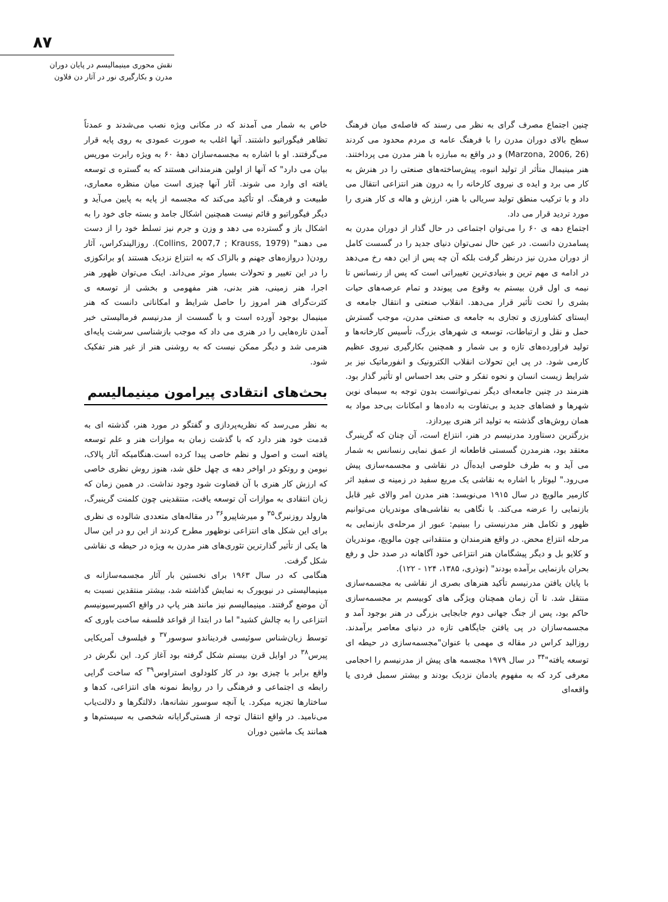۸۷
نقش محوری مینیمالیسم در پایان دوران
مدرن و بکارگیری نور در آثار دن فلاون
چنین اجتماع مصرف گرای به نظر می رسند که فاصله‌ی میان فرهنگ سطح بالای دوران مدرن را با فرهنگ عامه ی مردم محدود می کردند (Marzona, 2006, 26) و در واقع به مبارزه با هنر مدرن می پرداختند. هنر مینیمال متأثر از تولید انبوه، پیش‌ساخته‌های صنعتی را در هنرش به کار می برد و ایده ی نیروی کارخانه را به درون هنر انتزاعی انتقال می داد و با ترکیب منطق تولید سریالی با هنر، ارزش و هاله ی کار هنری را مورد تردید قرار می داد.
اجتماع دهه ی ۶۰ را می‌توان اجتماعی در حال گذار از دوران مدرن به پسامدرن دانست. در عین حال نمی‌توان دنیای جدید را در گسست کامل از دوران مدرن نیز درنظر گرفت بلکه آن چه پس از این دهه رخ می‌دهد در ادامه ی مهم ترین و بنیادی‌ترین تغییراتی است که پس از رنسانس تا نیمه ی اول قرن بیستم به وقوع می پیوندد و تمام عرصه‌های حیات بشری را تحت تأثیر قرار می‌دهد. انقلاب صنعتی و انتقال جامعه ی ایستای کشاورزی و تجاری به جامعه ی صنعتی مدرن، موجب گسترش حمل و نقل و ارتباطات، توسعه ی شهرهای بزرگ، تأسیس کارخانه‌ها و تولید فراورده‌های تازه و بی شمار و همچنین بکارگیری نیروی عظیم کارمی شود. در پی این تحولات انقلاب الکترونیک و انفورماتیک نیز بر شرایط زیست انسان و نحوه تفکر و حتی بعد احساس او تأثیر گذار بود. هنرمند در چنین جامعه‌ای دیگر نمی‌توانست بدون توجه به سیمای نوین شهرها و فضاهای جدید و بی‌تفاوت به داده‌ها و امکانات بی‌حد مواد به همان روش‌های گذشته به تولید اثر هنری بپردازد.
بزرگترین دستاورد مدرنیسم در هنر، انتزاع است، آن چنان که گرینبرگ معتقد بود، هنرمدرن گسستی قاطعانه از عمق نمایی رنسانس به شمار می آید و به طرف خلوصی ایده‌آل در نقاشی و مجسمه‌سازی پیش می‌رود." لیوتار با اشاره به نقاشی یک مربع سفید در زمینه ی سفید اثر کازمیر مالویچ در سال ۱۹۱۵ می‌نویسد: هنر مدرن امر والای غیر قابل بازنمایی را عرضه می‌کند. با نگاهی به نقاشی‌های موندریان می‌توانیم ظهور و تکامل هنر مدرنیستی را ببینیم: عبور از مرحله‌ی بازنمایی به مرحله انتزاع محض. در واقع هنرمندان و منتقدانی چون مالویچ، موندریان و کلایو بل و دیگر پیشگامان هنر انتزاعی خود آگاهانه در صدد حل و رفع بحران بازنمایی برآمده بودند" (نوذری، ۱۳۸۵، ۱۲۴ - ۱۲۲).
با پایان یافتن مدرنیسم تأکید هنرهای بصری از نقاشی به مجسمه‌سازی منتقل شد. تا آن زمان همچنان ویژگی های کوبیسم بر مجسمه‌سازی حاکم بود، پس از جنگ جهانی دوم جابجایی بزرگی در هنر بوجود آمد و مجسمه‌سازان در پی یافتن جایگاهی تازه در دنیای معاصر برآمدند. روزالید کراس در مقاله ی مهمی با عنوان"مجسمه‌سازی در حیطه ای توسعه یافته"<sup>۳۴</sup> در سال ۱۹۷۹ مجسمه های پیش از مدرنیسم را احجامی معرفی کرد که به مفهوم یادمان نزدیک بودند و بیشتر سمبل فردی یا واقعه‌ای
خاص به شمار می آمدند که در مکانی ویژه نصب می‌شدند و عمدتاً تظاهر فیگوراتیو داشتند. آنها اغلب به صورت عمودی به روی پایه قرار می‌گرفتند. او با اشاره به مجسمه‌سازان دهۀ ۶۰ به ویژه رابرت موریس بیان می دارد" که آنها از اولین هنرمندانی هستند که به گستره ی توسعه یافته ای وارد می شوند. آثار آنها چیزی است میان منظره معماری، طبیعت و فرهنگ. او تأکید می‌کند که مجسمه از پایه به پایین می‌آید و دیگر فیگوراتیو و قائم نیست همچنین اشکال جامد و بسته جای خود را به اشکال باز و گسترده می دهد و وزن و جرم نیز تسلط خود را از دست می دهند" (Collins, 2007,7 ; Krauss, 1979). روزالیندکراس، آثار رودن( دروازه‌های جهنم و بالزاک که به انتزاع نزدیک هستند )و برانکوزی را در این تغییر و تحولات بسیار موثر می‌داند. اینک می‌توان ظهور هنر اجرا، هنر زمینی، هنر بدنی، هنر مفهومی و بخشی از توسعه ی کثرت‌گرای هنر امروز را حاصل شرایط و امکاناتی دانست که هنر مینیمال بوجود آورده است و با گسست از مدرنیسم فرمالیستی خبر آمدن تازه‌هایی را در هنری می داد که موجب بازشناسی سرشت پایه‌ای هنرمی شد و دیگر ممکن نیست که به روشنی هنر از غیر هنر تفکیک شود.
بحث‌های انتقادی پیرامون مینیمالیسم
به نظر می‌رسد که نظریه‌پردازی و گفتگو در مورد هنر، گذشته ای به قدمت خود هنر دارد که با گذشت زمان به موازات هنر و علم توسعه یافته است و اصول و نظم خاصی پیدا کرده است.هنگامیکه آثار پالاک، نیومن و روتکو در اواخر دهه ی چهل خلق شد، هنوز روش نظری خاصی که ارزش کار هنری با آن قضاوت شود وجود نداشت. در همین زمان که زبان انتقادی به موازات آن توسعه یافت، منتقدینی چون کلمنت گرینبرگ، هارولد روزنبرگ<sup>۳۵</sup> و میرشاپیرو<sup>۳۶</sup> در مقاله‌های متعددی شالوده ی نظری برای این شکل های انتزاعی نوظهور مطرح کردند از این رو در این سال ها یکی از تأثیر گذارترین تئوری‌های هنر مدرن به ویژه در حیطه ی نقاشی شکل گرفت.
هنگامی که در سال ۱۹۶۳ برای نخستین بار آثار مجسمه‌سازانه ی مینیمالیستی در نیویورک به نمایش گذاشته شد، بیشتر منتقدین نسبت به آن موضع گرفتند. مینیمالیسم نیز مانند هنر پاپ در واقع اکسپرسیونیسم انتزاعی را به چالش کشید" اما در ابتدا از قواعد فلسفه ساخت باوری که توسط زبان‌شناس سوئیسی فردیناندو سوسور<sup>۳۷</sup> و فیلسوف آمریکایی پیرس<sup>۳۸</sup> در اوایل قرن بیستم شکل گرفته بود آغاز کرد. این نگرش در واقع برابر با چیزی بود در کار کلودلوی استراوس<sup>۳۹</sup> که ساخت گرایی رابطه ی اجتماعی و فرهنگی را در روابط نمونه های انتزاعی، کدها و ساختارها تجزیه میکرد. یا آنچه سوسور نشانه‌ها، دلالتگرها و دلالت‌یاب می‌نامید. در واقع انتقال توجه از هستی‌گرایانه شخصی به سیستم‌ها و همانند یک ماشین دوران